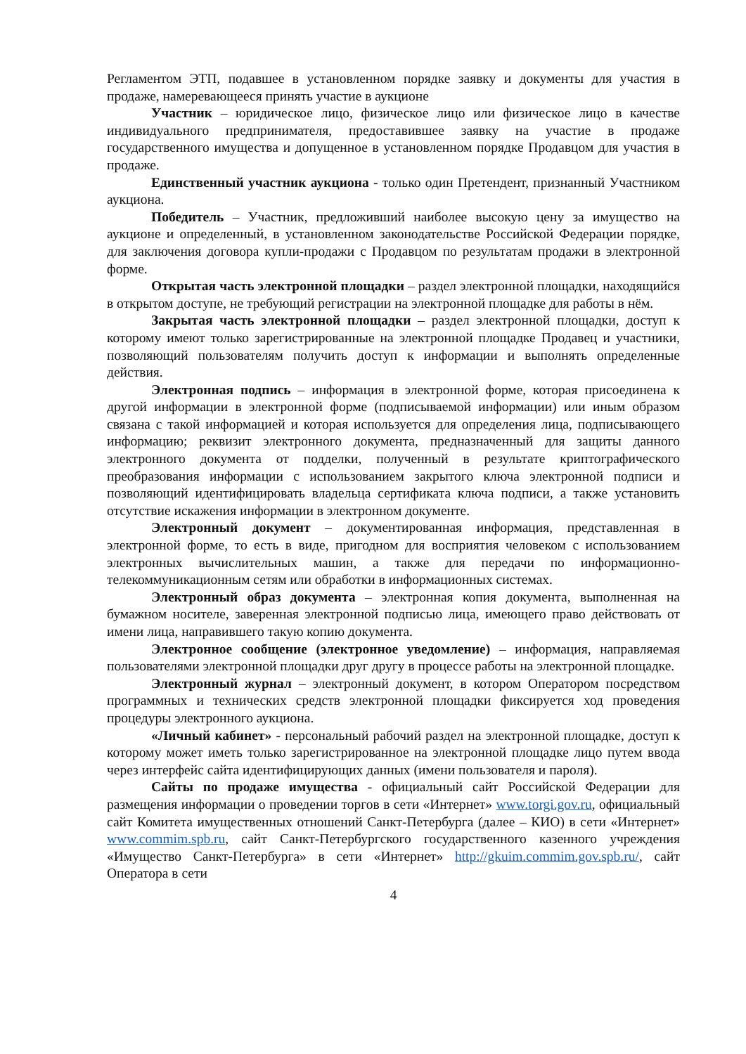Регламентом ЭТП, подавшее в установленном порядке заявку и документы для участия в продаже, намеревающееся принять участие в аукционе
Участник – юридическое лицо, физическое лицо или физическое лицо в качестве индивидуального предпринимателя, предоставившее заявку на участие в продаже государственного имущества и допущенное в установленном порядке Продавцом для участия в продаже.
Единственный участник аукциона - только один Претендент, признанный Участником аукциона.
Победитель – Участник, предложивший наиболее высокую цену за имущество на аукционе и определенный, в установленном законодательстве Российской Федерации порядке, для заключения договора купли-продажи с Продавцом по результатам продажи в электронной форме.
Открытая часть электронной площадки – раздел электронной площадки, находящийся в открытом доступе, не требующий регистрации на электронной площадке для работы в нём.
Закрытая часть электронной площадки – раздел электронной площадки, доступ к которому имеют только зарегистрированные на электронной площадке Продавец и участники, позволяющий пользователям получить доступ к информации и выполнять определенные действия.
Электронная подпись – информация в электронной форме, которая присоединена к другой информации в электронной форме (подписываемой информации) или иным образом связана с такой информацией и которая используется для определения лица, подписывающего информацию; реквизит электронного документа, предназначенный для защиты данного электронного документа от подделки, полученный в результате криптографического преобразования информации с использованием закрытого ключа электронной подписи и позволяющий идентифицировать владельца сертификата ключа подписи, а также установить отсутствие искажения информации в электронном документе.
Электронный документ – документированная информация, представленная в электронной форме, то есть в виде, пригодном для восприятия человеком с использованием электронных вычислительных машин, а также для передачи по информационно-телекоммуникационным сетям или обработки в информационных системах.
Электронный образ документа – электронная копия документа, выполненная на бумажном носителе, заверенная электронной подписью лица, имеющего право действовать от имени лица, направившего такую копию документа.
Электронное сообщение (электронное уведомление) – информация, направляемая пользователями электронной площадки друг другу в процессе работы на электронной площадке.
Электронный журнал – электронный документ, в котором Оператором посредством программных и технических средств электронной площадки фиксируется ход проведения процедуры электронного аукциона.
«Личный кабинет» - персональный рабочий раздел на электронной площадке, доступ к которому может иметь только зарегистрированное на электронной площадке лицо путем ввода через интерфейс сайта идентифицирующих данных (имени пользователя и пароля).
Сайты по продаже имущества - официальный сайт Российской Федерации для размещения информации о проведении торгов в сети «Интернет» www.torgi.gov.ru, официальный сайт Комитета имущественных отношений Санкт-Петербурга (далее – КИО) в сети «Интернет» www.commim.spb.ru, сайт Санкт-Петербургского государственного казенного учреждения «Имущество Санкт-Петербурга» в сети «Интернет» http://gkuim.commim.gov.spb.ru/, сайт Оператора в сети
4